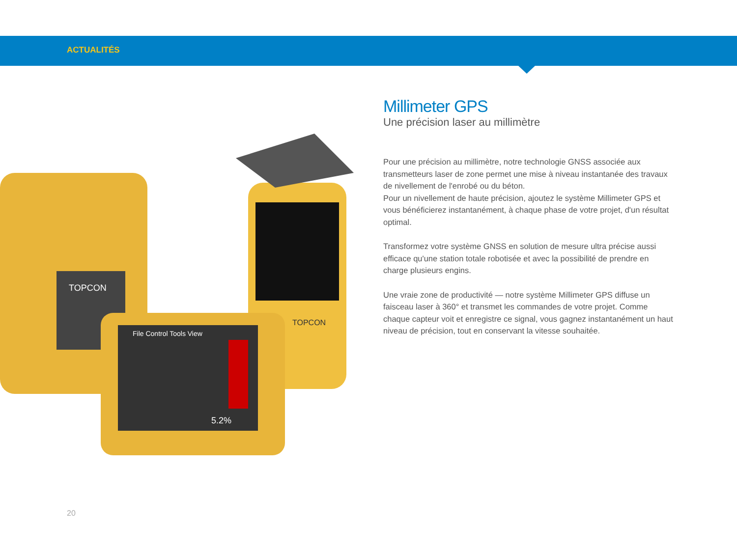ACTUALITÉS
TOPCON
TOPCON
File Control Tools View
5.2%
Millimeter GPS
Une précision laser au millimètre
Pour une précision au millimètre, notre technologie GNSS associée aux transmetteurs laser de zone permet une mise à niveau instantanée des travaux de nivellement de l'enrobé ou du béton.
Pour un nivellement de haute précision, ajoutez le système Millimeter GPS et vous bénéficierez instantanément, à chaque phase de votre projet, d'un résultat optimal.
Transformez votre système GNSS en solution de mesure ultra précise aussi efficace qu'une station totale robotisée et avec la possibilité de prendre en charge plusieurs engins.
Une vraie zone de productivité — notre système Millimeter GPS diffuse un faisceau laser à 360° et transmet les commandes de votre projet. Comme chaque capteur voit et enregistre ce signal, vous gagnez instantanément un haut niveau de précision, tout en conservant la vitesse souhaitée.
20